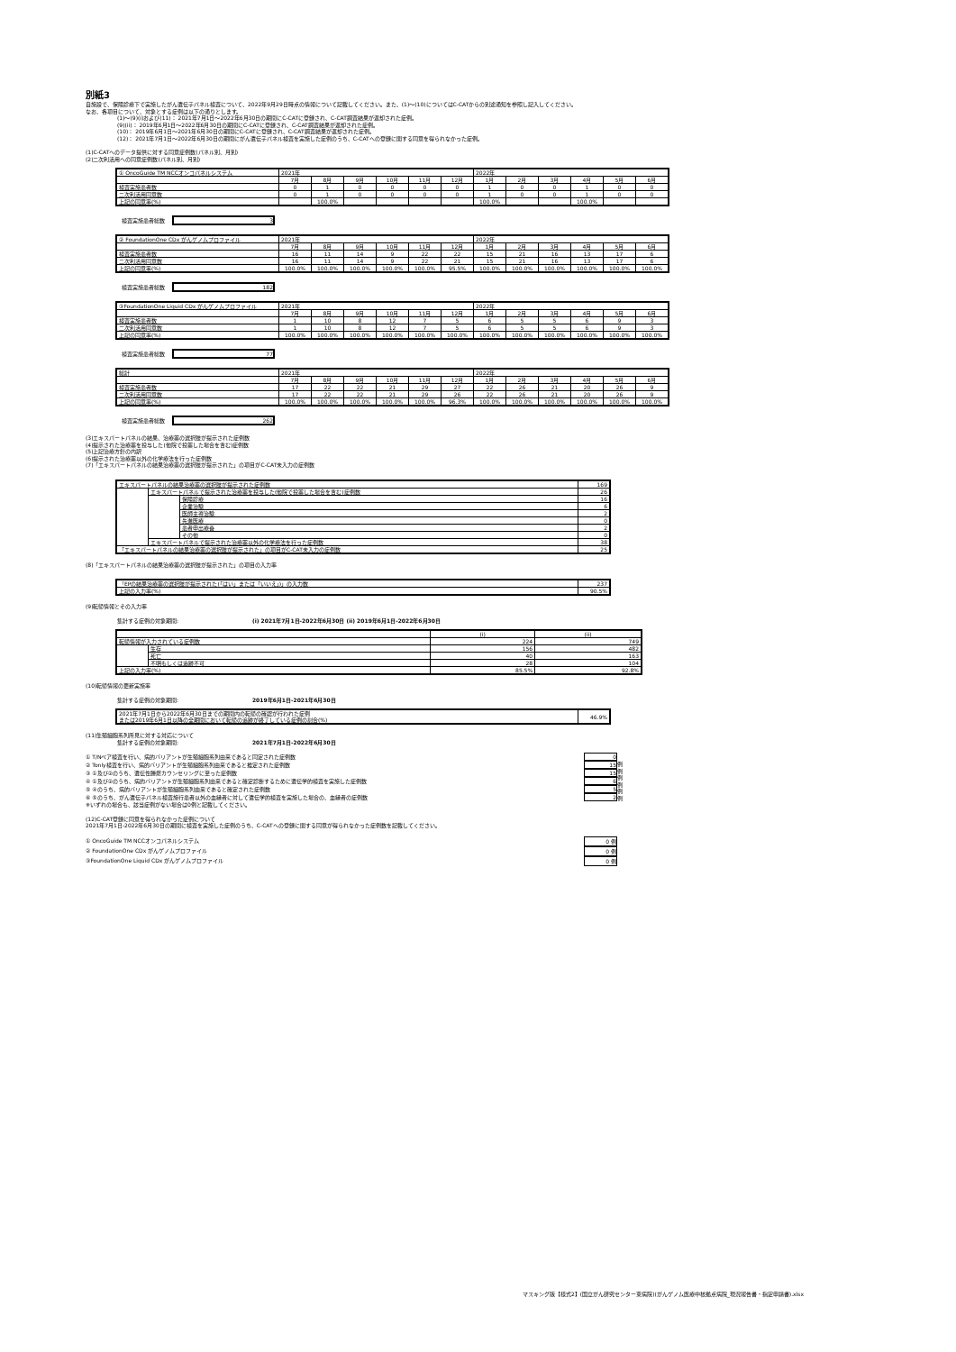別紙3
自施設で、保険診療下で実施したがん遺伝子パネル検査について、2022年9月29日時点の情報について記載してください。また、(1)～(10)についてはC-CATからの別途通知を参照し記入してください。
なお、各項目について、対象とする症例は以下の通りとします。
(1)～(9)(i)および(11)： 2021年7月1日～2022年6月30日の期間にC-CATに登録され、C-CAT調査結果が返却された症例。
(9)(ii)： 2019年6月1日～2022年6月30日の期間にC-CATに登録され、C-CAT調査結果が返却された症例。
(10)： 2019年6月1日～2021年6月30日の期間にC-CATに登録され、C-CAT調査結果が返却された症例。
(12)： 2021年7月1日～2022年6月30日の期間にがん遺伝子パネル検査を実施した症例のうち、C-CATへの登録に関する同意を得られなかった症例。
(1)C-CATへのデータ提供に対する同意症例数(パネル別、月別)
(2)二次利活用への同意症例数(パネル別、月別)
| ① OncoGuide TM NCCオンコパネルシステム | 2021年 | | | | | | 2022年 | | | | | |
| | 7月 | 8月 | 9月 | 10月 | 11月 | 12月 | 1月 | 2月 | 3月 | 4月 | 5月 | 6月 |
| 検査実施患者数 | 0 | 1 | 0 | 0 | 0 | 0 | 1 | 0 | 0 | 1 | 0 | 0 |
| 二次利活用同意数 | 0 | 1 | 0 | 0 | 0 | 0 | 1 | 0 | 0 | 1 | 0 | 0 |
| 上記の同意率(%) | | 100.0% | | | | | 100.0% | | | 100.0% | | |
検査実施患者総数 3
| ② FoundationOne CDx がんゲノムプロファイル | 2021年 | | | | | | 2022年 | | | | | |
| | 7月 | 8月 | 9月 | 10月 | 11月 | 12月 | 1月 | 2月 | 3月 | 4月 | 5月 | 6月 |
| 検査実施患者数 | 16 | 11 | 14 | 9 | 22 | 22 | 15 | 21 | 16 | 13 | 17 | 6 |
| 二次利活用同意数 | 16 | 11 | 14 | 9 | 22 | 21 | 15 | 21 | 16 | 13 | 17 | 6 |
| 上記の同意率(%) | 100.0% | 100.0% | 100.0% | 100.0% | 100.0% | 95.5% | 100.0% | 100.0% | 100.0% | 100.0% | 100.0% | 100.0% |
検査実施患者総数 182
| ③FoundationOne Liquid CDx がんゲノムプロファイル | 2021年 | | | | | | 2022年 | | | | | |
| | 7月 | 8月 | 9月 | 10月 | 11月 | 12月 | 1月 | 2月 | 3月 | 4月 | 5月 | 6月 |
| 検査実施患者数 | 1 | 10 | 8 | 12 | 7 | 5 | 6 | 5 | 5 | 6 | 9 | 3 |
| 二次利活用同意数 | 1 | 10 | 8 | 12 | 7 | 5 | 6 | 5 | 5 | 6 | 9 | 3 |
| 上記の同意率(%) | 100.0% | 100.0% | 100.0% | 100.0% | 100.0% | 100.0% | 100.0% | 100.0% | 100.0% | 100.0% | 100.0% | 100.0% |
検査実施患者総数 77
| 総計 | 2021年 | | | | | | 2022年 | | | | | |
| | 7月 | 8月 | 9月 | 10月 | 11月 | 12月 | 1月 | 2月 | 3月 | 4月 | 5月 | 6月 |
| 検査実施患者数 | 17 | 22 | 22 | 21 | 29 | 27 | 22 | 26 | 21 | 20 | 26 | 9 |
| 二次利活用同意数 | 17 | 22 | 22 | 21 | 29 | 26 | 22 | 26 | 21 | 20 | 26 | 9 |
| 上記の同意率(%) | 100.0% | 100.0% | 100.0% | 100.0% | 100.0% | 96.3% | 100.0% | 100.0% | 100.0% | 100.0% | 100.0% | 100.0% |
検査実施患者総数 262
(3)エキスパートパネルの結果、治療薬の選択肢が提示された症例数
(4)提示された治療薬を投与した(他院で投薬した場合を含む)症例数
(5)上記治療方針の内訳
(6)提示された治療薬以外の化学療法を行った症例数
(7)「エキスパートパネルの結果治療薬の選択肢が提示された」の項目がC-CAT未入力の症例数
| エキスパートパネルの結果治療薬の選択肢が提示された症例数 | | | 169 |
| | エキスパートパネルで提示された治療薬を投与した(他院で投薬した場合を含む)症例数 | | 26 |
| | | 保険診療 | 16 |
| | | 企業治験 | 6 |
| | | 医師主導治験 | 2 |
| | | 先進医療 | 0 |
| | | 患者申出療養 | 2 |
| | | その他 | 0 |
| | エキスパートパネルで提示された治療薬以外の化学療法を行った症例数 | | 38 |
| 「エキスパートパネルの結果治療薬の選択肢が提示された」の項目がC-CAT未入力の症例数 | | | 25 |
(8)「エキスパートパネルの結果治療薬の選択肢が提示された」の項目の入力率
| 「EPの結果治療薬の選択肢が提示された(「はい」または「いいえ」)」の入力数 | 237 |
| 上記の入力率(%) | 90.5% |
(9)転帰情報とその入力率
集計する症例の対象期間: (i) 2021年7月1日-2022年6月30日 (ii) 2019年6月1日-2022年6月30日
| | | (i) | (ii) |
| 転帰情報が入力されている症例数 | | 224 | 749 |
| | 生存 | 156 | 482 |
| | 死亡 | 40 | 163 |
| | 不明もしくは追跡不可 | 28 | 104 |
| 上記の入力率(%) | | 85.5% | 92.8% |
(10)転帰情報の更新実施率
集計する症例の対象期間: 2019年6月1日-2021年6月30日
| 2021年7月1日から2022年6月30日までの期間内の転帰の確認が行われた症例 または2019年6月1日以降の全期間において転帰の追跡が終了している症例の割合(%) | 46.9% |
(11)生殖細胞系列所見に対する対応について
集計する症例の対象期間: 2021年7月1日-2022年6月30日
① T/Nペア検査を行い、病的バリアントが生殖細胞系列由来であると同定された症例数 0
② Tonly検査を行い、病的バリアントが生殖細胞系列由来であると推定された症例数 15
③ ①及び②のうち、遺伝性腫瘍カウンセリングに至った症例数 15
④ ①及び②のうち、病的バリアントが生殖細胞系列由来であると確定診断するために遺伝学的検査を実施した症例数 6
⑤ ④のうち、病的バリアントが生殖細胞系列由来であると確定された症例数 5
⑥ ⑤のうち、がん遺伝子パネル検査施行患者以外の血縁者に対して遺伝学的検査を実施した場合の、血縁者の症例数 2
例
例
例
例
例
例
※いずれの場合も、該当症例がない場合は0例と記載してください。
(12)C-CAT登録に同意を得られなかった症例について
2021年7月1日-2022年6月30日の期間に検査を実施した症例のうち、C-CATへの登録に関する同意が得られなかった症例数を記載してください。
① OncoGuide TM NCCオンコパネルシステム 0 例
② FoundationOne CDx がんゲノムプロファイル 0 例
③FoundationOne Liquid CDx がんゲノムプロファイル 0 例
マスキング版【様式2】(国立がん研究センター東病院)(がんゲノム医療中核拠点病院_現況報告書・指定申請書).xlsx